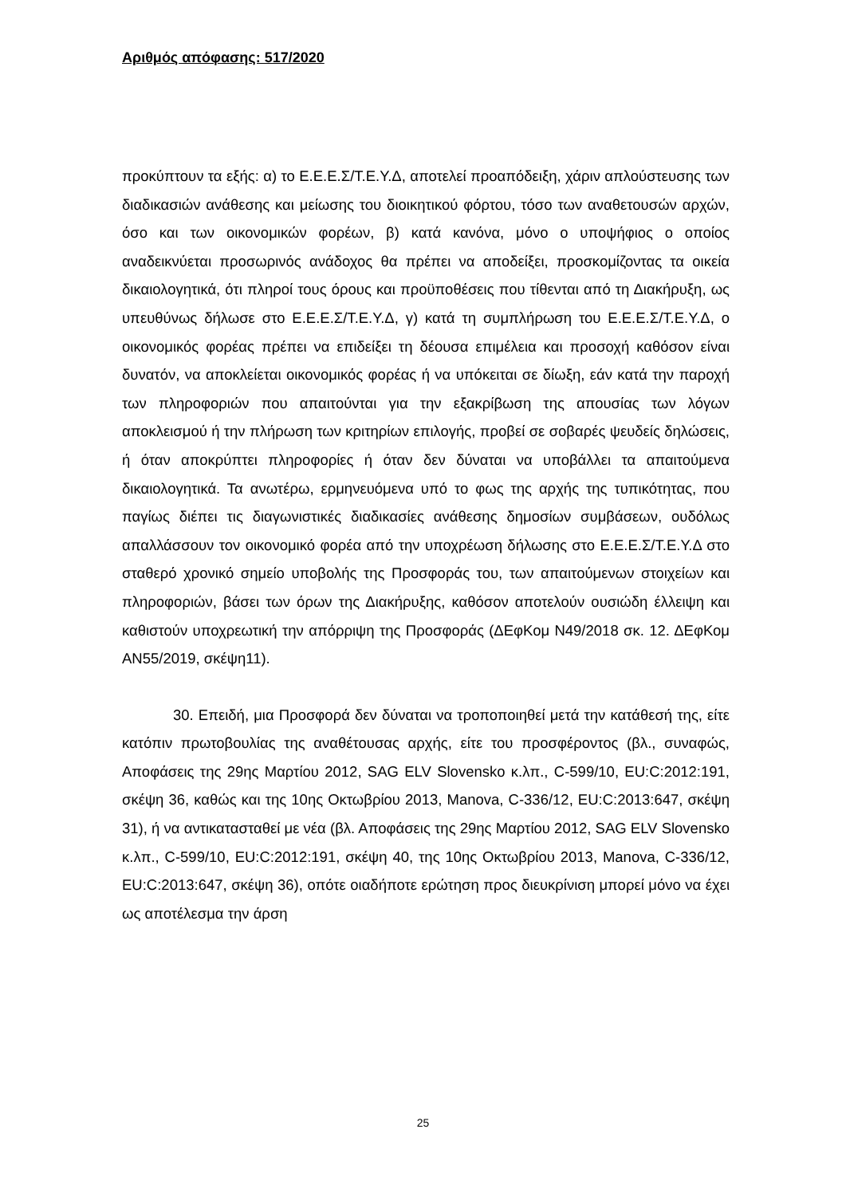Αριθμός απόφασης: 517/2020
προκύπτουν τα εξής: α) το Ε.Ε.Ε.Σ/Τ.Ε.Υ.Δ, αποτελεί προαπόδειξη, χάριν απλούστευσης των διαδικασιών ανάθεσης και μείωσης του διοικητικού φόρτου, τόσο των αναθετουσών αρχών, όσο και των οικονομικών φορέων, β) κατά κανόνα, μόνο ο υποψήφιος ο οποίος αναδεικνύεται προσωρινός ανάδοχος θα πρέπει να αποδείξει, προσκομίζοντας τα οικεία δικαιολογητικά, ότι πληροί τους όρους και προϋποθέσεις που τίθενται από τη Διακήρυξη, ως υπευθύνως δήλωσε στο Ε.Ε.Ε.Σ/Τ.Ε.Υ.Δ, γ) κατά τη συμπλήρωση του Ε.Ε.Ε.Σ/Τ.Ε.Υ.Δ, ο οικονομικός φορέας πρέπει να επιδείξει τη δέουσα επιμέλεια και προσοχή καθόσον είναι δυνατόν, να αποκλείεται οικονομικός φορέας ή να υπόκειται σε δίωξη, εάν κατά την παροχή των πληροφοριών που απαιτούνται για την εξακρίβωση της απουσίας των λόγων αποκλεισμού ή την πλήρωση των κριτηρίων επιλογής, προβεί σε σοβαρές ψευδείς δηλώσεις, ή όταν αποκρύπτει πληροφορίες ή όταν δεν δύναται να υποβάλλει τα απαιτούμενα δικαιολογητικά. Τα ανωτέρω, ερμηνευόμενα υπό το φως της αρχής της τυπικότητας, που παγίως διέπει τις διαγωνιστικές διαδικασίες ανάθεσης δημοσίων συμβάσεων, ουδόλως απαλλάσσουν τον οικονομικό φορέα από την υποχρέωση δήλωσης στο Ε.Ε.Ε.Σ/Τ.Ε.Υ.Δ στο σταθερό χρονικό σημείο υποβολής της Προσφοράς του, των απαιτούμενων στοιχείων και πληροφοριών, βάσει των όρων της Διακήρυξης, καθόσον αποτελούν ουσιώδη έλλειψη και καθιστούν υποχρεωτική την απόρριψη της Προσφοράς (ΔΕφΚομ Ν49/2018 σκ. 12. ΔΕφΚομ ΑΝ55/2019, σκέψη11).
30. Επειδή, μια Προσφορά δεν δύναται να τροποποιηθεί μετά την κατάθεσή της, είτε κατόπιν πρωτοβουλίας της αναθέτουσας αρχής, είτε του προσφέροντος (βλ., συναφώς, Αποφάσεις της 29ης Μαρτίου 2012, SAG ELV Slovensko κ.λπ., C-599/10, EU:C:2012:191, σκέψη 36, καθώς και της 10ης Οκτωβρίου 2013, Manova, C-336/12, EU:C:2013:647, σκέψη 31), ή να αντικατασταθεί με νέα (βλ. Αποφάσεις της 29ης Μαρτίου 2012, SAG ELV Slovensko κ.λπ., C-599/10, EU:C:2012:191, σκέψη 40, της 10ης Οκτωβρίου 2013, Manova, C-336/12, EU:C:2013:647, σκέψη 36), οπότε οιαδήποτε ερώτηση προς διευκρίνιση μπορεί μόνο να έχει ως αποτέλεσμα την άρση
25